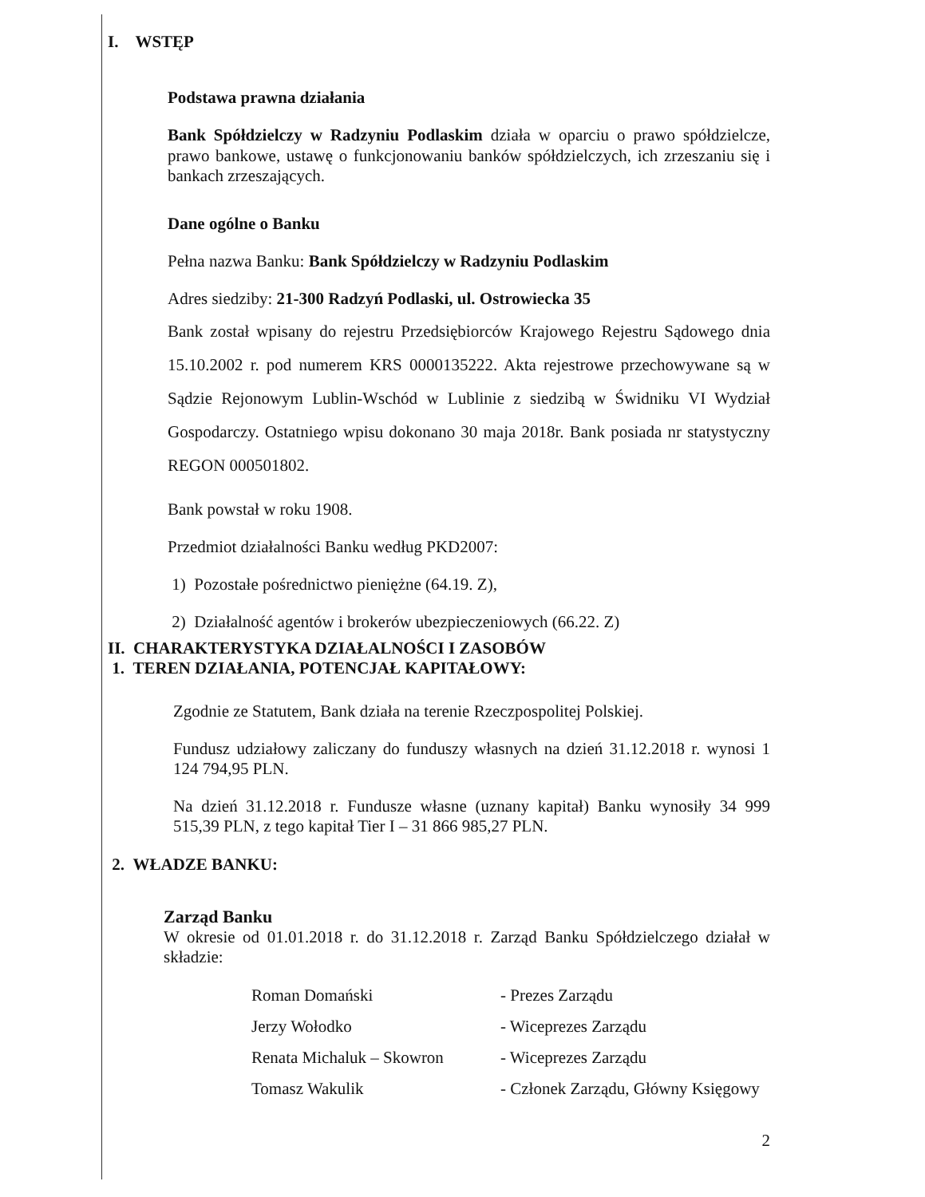I. WSTĘP
Podstawa prawna działania
Bank Spółdzielczy w Radzyniu Podlaskim działa w oparciu o prawo spółdzielcze, prawo bankowe, ustawę o funkcjonowaniu banków spółdzielczych, ich zrzeszaniu się i bankach zrzeszających.
Dane ogólne o Banku
Pełna nazwa Banku: Bank Spółdzielczy w Radzyniu Podlaskim
Adres siedziby: 21-300 Radzyń Podlaski, ul. Ostrowiecka 35
Bank został wpisany do rejestru Przedsiębiorców Krajowego Rejestru Sądowego dnia 15.10.2002 r. pod numerem KRS 0000135222. Akta rejestrowe przechowywane są w Sądzie Rejonowym Lublin-Wschód w Lublinie z siedzibą w Świdniku VI Wydział Gospodarczy. Ostatniego wpisu dokonano 30 maja 2018r. Bank posiada nr statystyczny REGON 000501802.
Bank powstał w roku 1908.
Przedmiot działalności Banku według PKD2007:
1) Pozostałe pośrednictwo pieniężne (64.19. Z),
2) Działalność agentów i brokerów ubezpieczeniowych (66.22. Z)
II. CHARAKTERYSTYKA DZIAŁALNOŚCI I ZASOBÓW
1. TEREN DZIAŁANIA, POTENCJAŁ KAPITAŁOWY:
Zgodnie ze Statutem, Bank działa na terenie Rzeczpospolitej Polskiej.
Fundusz udziałowy zaliczany do funduszy własnych na dzień 31.12.2018 r. wynosi 1 124 794,95 PLN.
Na dzień 31.12.2018 r. Fundusze własne (uznany kapitał) Banku wynosiły 34 999 515,39 PLN, z tego kapitał Tier I – 31 866 985,27 PLN.
2. WŁADZE BANKU:
Zarząd Banku
W okresie od 01.01.2018 r. do 31.12.2018 r. Zarząd Banku Spółdzielczego działał w składzie:
Roman Domański - Prezes Zarządu
Jerzy Wołodko - Wiceprezes Zarządu
Renata Michaluk – Skowron - Wiceprezes Zarządu
Tomasz Wakulik - Członek Zarządu, Główny Księgowy
2